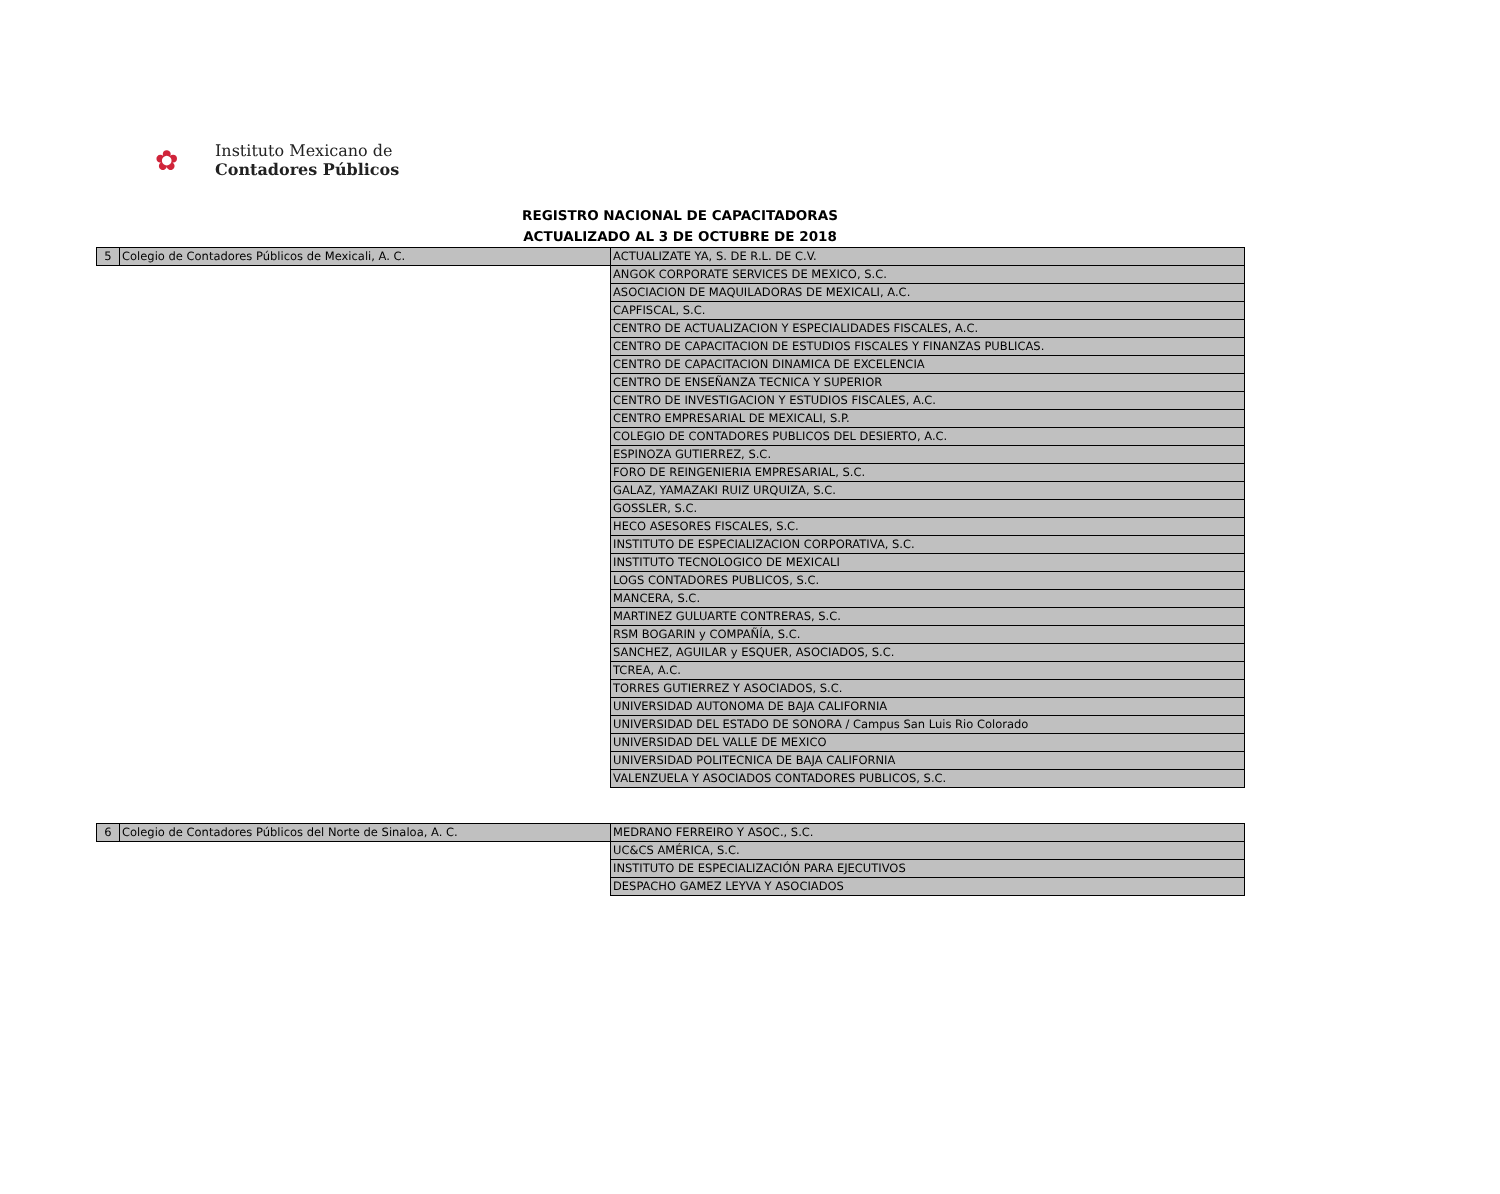✿
Instituto Mexicano de
Contadores Públicos
REGISTRO NACIONAL DE CAPACITADORAS
ACTUALIZADO AL 3 DE OCTUBRE DE 2018
| 5 | Colegio de Contadores Públicos de Mexicali, A. C. | ACTUALIZATE YA, S. DE R.L. DE C.V. |
| | | ANGOK CORPORATE SERVICES DE MEXICO, S.C. |
| | | ASOCIACION DE MAQUILADORAS DE MEXICALI, A.C. |
| | | CAPFISCAL, S.C. |
| | | CENTRO DE ACTUALIZACION Y ESPECIALIDADES FISCALES, A.C. |
| | | CENTRO DE CAPACITACION DE ESTUDIOS FISCALES Y FINANZAS PUBLICAS. |
| | | CENTRO DE CAPACITACION DINAMICA DE EXCELENCIA |
| | | CENTRO DE ENSEÑANZA TECNICA Y SUPERIOR |
| | | CENTRO DE INVESTIGACION Y ESTUDIOS FISCALES, A.C. |
| | | CENTRO EMPRESARIAL DE MEXICALI, S.P. |
| | | COLEGIO DE CONTADORES PUBLICOS DEL DESIERTO, A.C. |
| | | ESPINOZA GUTIERREZ, S.C. |
| | | FORO DE REINGENIERIA EMPRESARIAL, S.C. |
| | | GALAZ, YAMAZAKI RUIZ URQUIZA, S.C. |
| | | GOSSLER, S.C. |
| | | HECO ASESORES FISCALES, S.C. |
| | | INSTITUTO DE ESPECIALIZACION CORPORATIVA, S.C. |
| | | INSTITUTO TECNOLOGICO DE MEXICALI |
| | | LOGS CONTADORES PUBLICOS, S.C. |
| | | MANCERA, S.C. |
| | | MARTINEZ GULUARTE CONTRERAS, S.C. |
| | | RSM BOGARIN y COMPAÑÍA, S.C. |
| | | SANCHEZ, AGUILAR y ESQUER, ASOCIADOS, S.C. |
| | | TCREA, A.C. |
| | | TORRES GUTIERREZ Y ASOCIADOS, S.C. |
| | | UNIVERSIDAD AUTONOMA DE BAJA CALIFORNIA |
| | | UNIVERSIDAD DEL ESTADO DE SONORA / Campus San Luis Rio Colorado |
| | | UNIVERSIDAD DEL VALLE DE MEXICO |
| | | UNIVERSIDAD POLITECNICA DE BAJA CALIFORNIA |
| | | VALENZUELA Y ASOCIADOS CONTADORES PUBLICOS, S.C. |
| 6 | Colegio de Contadores Públicos del Norte de Sinaloa, A. C. | MEDRANO FERREIRO Y ASOC., S.C. |
| | | UC&CS AMÉRICA, S.C. |
| | | INSTITUTO DE ESPECIALIZACIÓN PARA EJECUTIVOS |
| | | DESPACHO GAMEZ LEYVA Y ASOCIADOS |